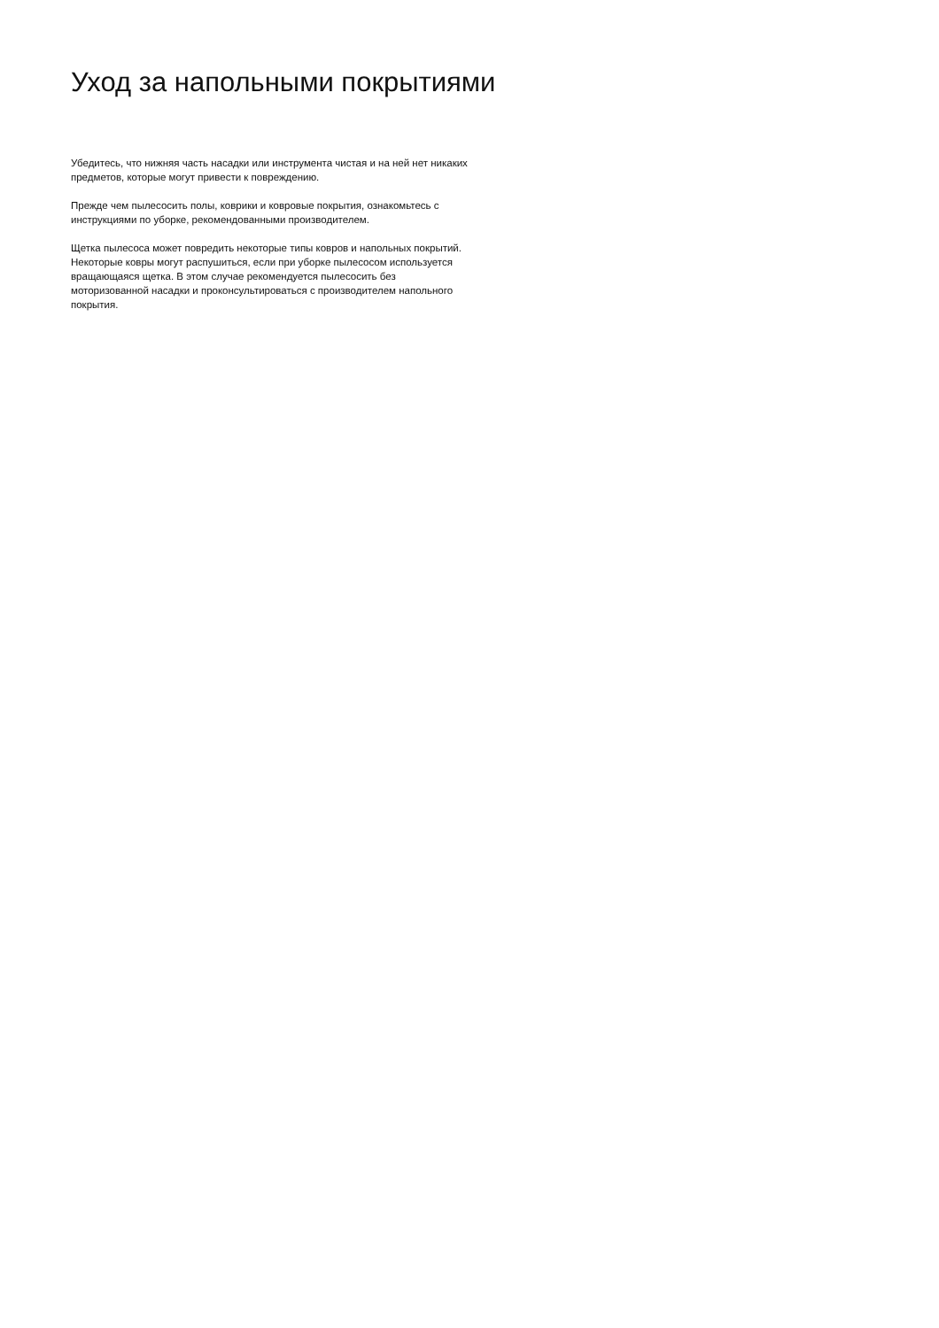Уход за напольными покрытиями
Убедитесь, что нижняя часть насадки или инструмента чистая и на ней нет никаких предметов, которые могут привести к повреждению.
Прежде чем пылесосить полы, коврики и ковровые покрытия, ознакомьтесь с инструкциями по уборке, рекомендованными производителем.
Щетка пылесоса может повредить некоторые типы ковров и напольных покрытий. Некоторые ковры могут распушиться, если при уборке пылесосом используется вращающаяся щетка. В этом случае рекомендуется пылесосить без моторизованной насадки и проконсультироваться с производителем напольного покрытия.